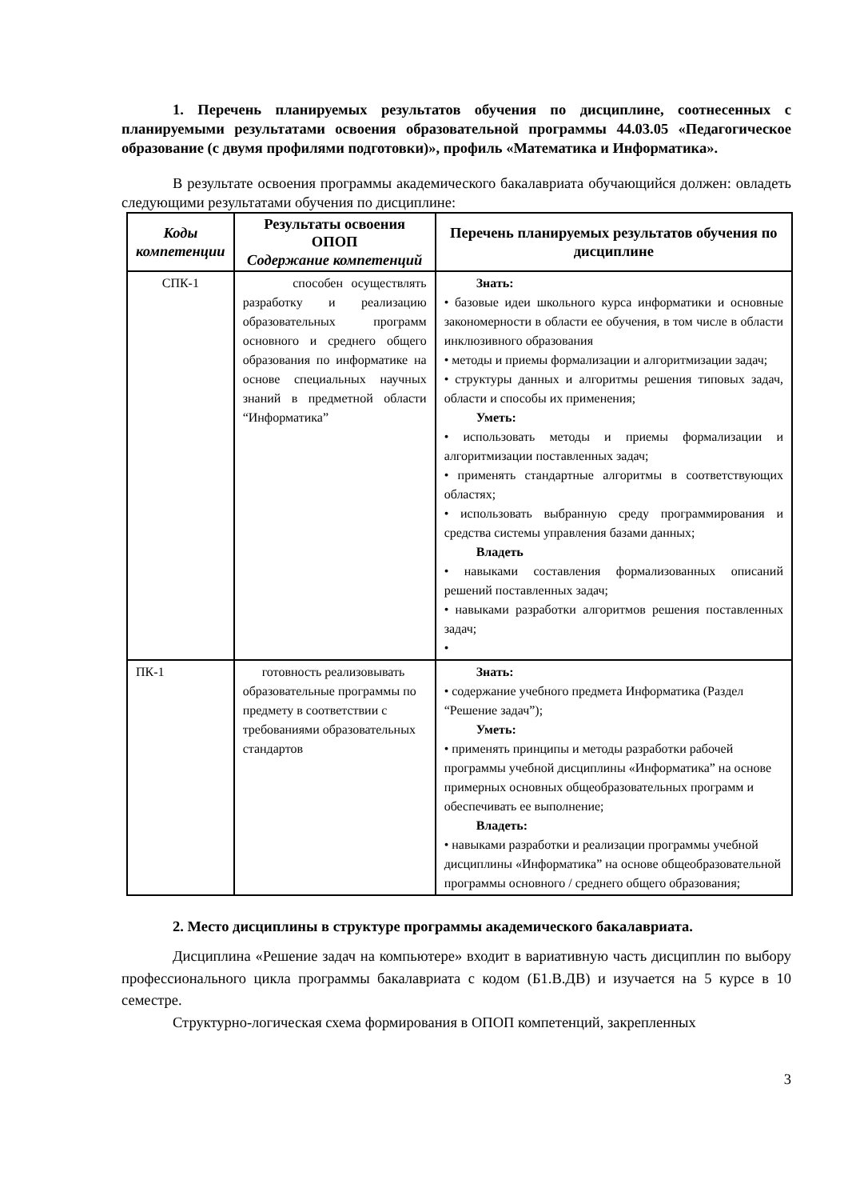1. Перечень планируемых результатов обучения по дисциплине, соотнесенных с планируемыми результатами освоения образовательной программы 44.03.05 «Педагогическое образование (с двумя профилями подготовки)», профиль «Математика и Информатика».
В результате освоения программы академического бакалавриата обучающийся должен: овладеть следующими результатами обучения по дисциплине:
| Коды компетенции | Результаты освоения ОПОП Содержание компетенций | Перечень планируемых результатов обучения по дисциплине |
| --- | --- | --- |
| СПК-1 | способен осуществлять разработку и реализацию образовательных программ основного и среднего общего образования по информатике на основе специальных научных знаний в предметной области “Информатика” | Знать: • базовые идеи школьного курса информатики и основные закономерности в области ее обучения, в том числе в области инклюзивного образования • методы и приемы формализации и алгоритмизации задач; • структуры данных и алгоритмы решения типовых задач, области и способы их применения; Уметь: • использовать методы и приемы формализации и алгоритмизации поставленных задач; • применять стандартные алгоритмы в соответствующих областях; • использовать выбранную среду программирования и средства системы управления базами данных; Владеть • навыками составления формализованных описаний решений поставленных задач; • навыками разработки алгоритмов решения поставленных задач; • |
| ПК-1 | готовность реализовывать образовательные программы по предмету в соответствии с требованиями образовательных стандартов | Знать: • содержание учебного предмета Информатика (Раздел “Решение задач”); Уметь: • применять принципы и методы разработки рабочей программы учебной дисциплины «Информатика” на основе примерных основных общеобразовательных программ и обеспечивать ее выполнение; Владеть: • навыками разработки и реализации программы учебной дисциплины «Информатика” на основе общеобразовательной программы основного / среднего общего образования; |
2. Место дисциплины в структуре программы академического бакалавриата.
Дисциплина «Решение задач на компьютере» входит в вариативную часть дисциплин по выбору профессионального цикла программы бакалавриата с кодом (Б1.В.ДВ) и изучается на 5 курсе в 10 семестре.
Структурно-логическая схема формирования в ОПОП компетенций, закрепленных
3